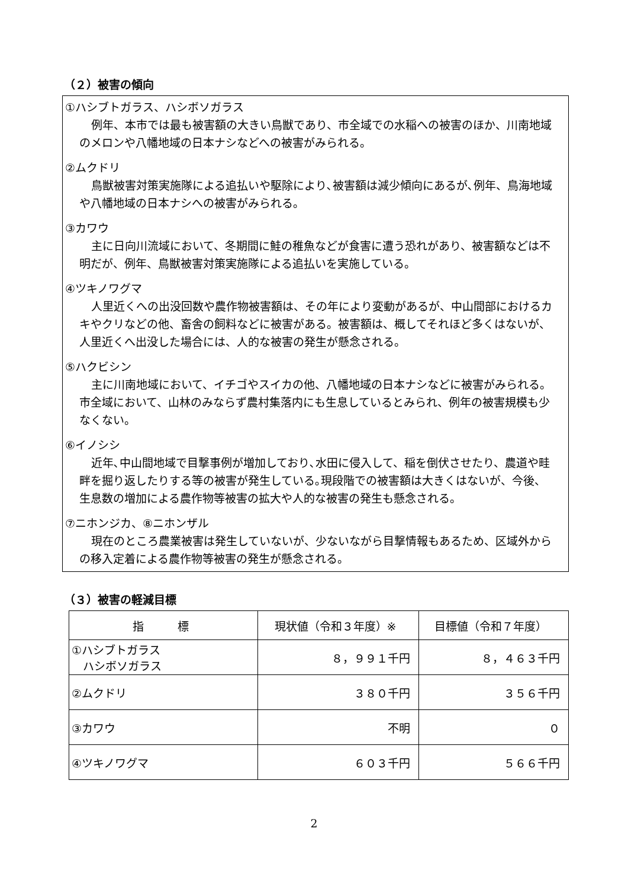（２）被害の傾向
①ハシブトガラス、ハシボソガラス
例年、本市では最も被害額の大きい鳥獣であり、市全域での水稲への被害のほか、川南地域のメロンや八幡地域の日本ナシなどへの被害がみられる。
②ムクドリ
鳥獣被害対策実施隊による追払いや駆除により､被害額は減少傾向にあるが､例年、鳥海地域や八幡地域の日本ナシへの被害がみられる。
③カワウ
主に日向川流域において、冬期間に鮭の稚魚などが食害に遭う恐れがあり、被害額などは不明だが、例年、鳥獣被害対策実施隊による追払いを実施している。
④ツキノワグマ
人里近くへの出没回数や農作物被害額は、その年により変動があるが、中山間部におけるカキやクリなどの他、畜舎の飼料などに被害がある。被害額は、概してそれほど多くはないが、人里近くへ出没した場合には、人的な被害の発生が懸念される。
⑤ハクビシン
主に川南地域において、イチゴやスイカの他、八幡地域の日本ナシなどに被害がみられる。市全域において、山林のみならず農村集落内にも生息しているとみられ、例年の被害規模も少なくない。
⑥イノシシ
近年､中山間地域で目撃事例が増加しており､水田に侵入して、稲を倒伏させたり、農道や畦畔を掘り返したりする等の被害が発生している｡現段階での被害額は大きくはないが、今後、生息数の増加による農作物等被害の拡大や人的な被害の発生も懸念される。
⑦ニホンジカ、⑧ニホンザル
現在のところ農業被害は発生していないが、少ないながら目撃情報もあるため、区域外からの移入定着による農作物等被害の発生が懸念される。
（３）被害の軽減目標
| 指 標 | 現状値（令和３年度）※ | 目標値（令和７年度） |
| --- | --- | --- |
| ①ハシブトガラス ハシボソガラス | ８，９９１千円 | ８，４６３千円 |
| ②ムクドリ | ３８０千円 | ３５６千円 |
| ③カワウ | 不明 | ０ |
| ④ツキノワグマ | ６０３千円 | ５６６千円 |
2